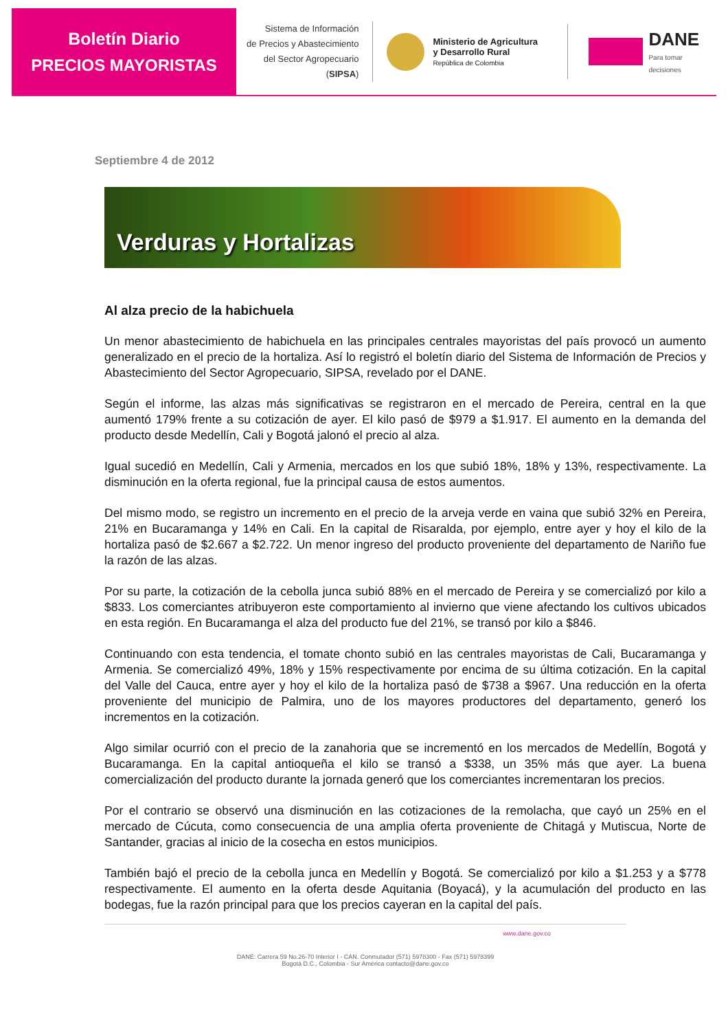Boletín Diario
PRECIOS MAYORISTAS
Sistema de Información
de Precios y Abastecimiento
del Sector Agropecuario
(SIPSA)
Ministerio de Agricultura
y Desarrollo Rural
República de Colombia
DANE
Para tomar decisiones
Septiembre 4 de 2012
Verduras y Hortalizas
Al alza precio de la habichuela
Un menor abastecimiento de habichuela en las principales centrales mayoristas del país provocó un aumento generalizado en el precio de la hortaliza. Así lo registró el boletín diario del Sistema de Información de Precios y Abastecimiento del Sector Agropecuario, SIPSA, revelado por el DANE.
Según el informe, las alzas más significativas se registraron en el mercado de Pereira, central en la que aumentó 179% frente a su cotización de ayer. El kilo pasó de $979 a $1.917. El aumento en la demanda del producto desde Medellín, Cali y Bogotá jalonó el precio al alza.
Igual sucedió en Medellín, Cali y Armenia, mercados en los que subió 18%, 18% y 13%, respectivamente. La disminución en la oferta regional, fue la principal causa de estos aumentos.
Del mismo modo, se registro un incremento en el precio de la arveja verde en vaina que subió 32% en Pereira, 21% en Bucaramanga y 14% en Cali. En la capital de Risaralda, por ejemplo, entre ayer y hoy el kilo de la hortaliza pasó de $2.667 a $2.722. Un menor ingreso del producto proveniente del departamento de Nariño fue la razón de las alzas.
Por su parte, la cotización de la cebolla junca subió 88% en el mercado de Pereira y se comercializó por kilo a $833. Los comerciantes atribuyeron este comportamiento al invierno que viene afectando los cultivos ubicados en esta región. En Bucaramanga el alza del producto fue del 21%, se transó por kilo a $846.
Continuando con esta tendencia, el tomate chonto subió en las centrales mayoristas de Cali, Bucaramanga y Armenia. Se comercializó 49%, 18% y 15% respectivamente por encima de su última cotización. En la capital del Valle del Cauca, entre ayer y hoy el kilo de la hortaliza pasó de $738 a $967. Una reducción en la oferta proveniente del municipio de Palmira, uno de los mayores productores del departamento, generó los incrementos en la cotización.
Algo similar ocurrió con el precio de la zanahoria que se incrementó en los mercados de Medellín, Bogotá y Bucaramanga. En la capital antioqueña el kilo se transó a $338, un 35% más que ayer. La buena comercialización del producto durante la jornada generó que los comerciantes incrementaran los precios.
Por el contrario se observó una disminución en las cotizaciones de la remolacha, que cayó un 25% en el mercado de Cúcuta, como consecuencia de una amplia oferta proveniente de Chitagá y Mutiscua, Norte de Santander, gracias al inicio de la cosecha en estos municipios.
También bajó el precio de la cebolla junca en Medellín y Bogotá. Se comercializó por kilo a $1.253 y a $778 respectivamente. El aumento en la oferta desde Aquitania (Boyacá), y la acumulación del producto en las bodegas, fue la razón principal para que los precios cayeran en la capital del país.
www.dane.gov.co
DANE: Carrera 59 No.26-70 Interior I - CAN. Conmutador (571) 5978300 - Fax (571) 5978399
Bogotá D.C., Colombia - Sur América contacto@dane.gov.co